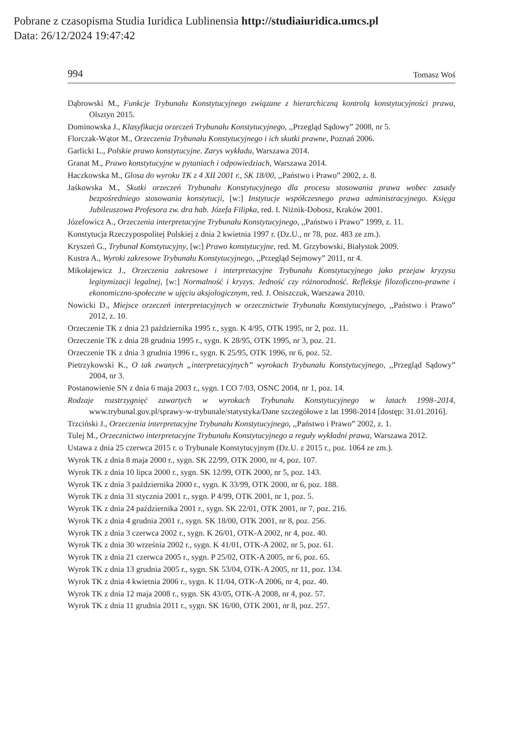Pobrane z czasopisma Studia Iuridica Lublinensia http://studiaiuridica.umcs.pl
Data: 26/12/2024 19:47:42
994 Tomasz Woś
Dąbrowski M., Funkcje Trybunału Konstytucyjnego związane z hierarchiczną kontrolą konstytucyjności prawa, Olsztyn 2015.
Dominowska J., Klasyfikacja orzeczeń Trybunału Konstytucyjnego, ,,Przegląd Sądowy” 2008, nr 5.
Florczak-Wątor M., Orzeczenia Trybunału Konstytucyjnego i ich skutki prawne, Poznań 2006.
Garlicki L., Polskie prawo konstytucyjne. Zarys wykładu, Warszawa 2014.
Granat M., Prawo konstytucyjne w pytaniach i odpowiedziach, Warszawa 2014.
Haczkowska M., Glosa do wyroku TK z 4 XII 2001 r., SK 18/00, ,,Państwo i Prawo” 2002, z. 8.
Jaśkowska M., Skutki orzeczeń Trybunału Konstytucyjnego dla procesu stosowania prawa wobec zasady bezpośredniego stosowania konstytucji, [w:] Instytucje współczesnego prawa administracyjnego. Księga Jubileuszowa Profesora zw. dra hab. Józefa Filipka, red. I. Niżnik-Dobosz, Kraków 2001.
Józefowicz A., Orzeczenia interpretacyjne Trybunału Konstytucyjnego, ,,Państwo i Prawo” 1999, z. 11.
Konstytucja Rzeczypospolitej Polskiej z dnia 2 kwietnia 1997 r. (Dz.U., nr 78, poz. 483 ze zm.).
Kryszeń G., Trybunał Konstytucyjny, [w:] Prawo konstytucyjne, red. M. Grzybowski, Białystok 2009.
Kustra A., Wyroki zakresowe Trybunału Konstytucyjnego, ,,Przegląd Sejmowy” 2011, nr 4.
Mikołajewicz J., Orzeczenia zakresowe i interpretacyjne Trybunału Konstytucyjnego jako przejaw kryzysu legitymizacji legalnej, [w:] Normalność i kryzys. Jedność czy różnorodność. Refleksje filozoficzno-prawne i ekonomiczno-społeczne w ujęciu aksjologicznym, red. J. Oniszczuk, Warszawa 2010.
Nowicki D., Miejsce orzeczeń interpretacyjnych w orzecznictwie Trybunału Konstytucyjnego, ,,Państwo i Prawo” 2012, z. 10.
Orzeczenie TK z dnia 23 października 1995 r., sygn. K 4/95, OTK 1995, nr 2, poz. 11.
Orzeczenie TK z dnia 28 grudnia 1995 r., sygn. K 28/95, OTK 1995, nr 3, poz. 21.
Orzeczenie TK z dnia 3 grudnia 1996 r., sygn. K 25/95, OTK 1996, nr 6, poz. 52.
Pietrzykowski K., O tak zwanych „interpretacyjnych” wyrokach Trybunału Konstytucyjnego, ,,Przegląd Sądowy” 2004, nr 3.
Postanowienie SN z dnia 6 maja 2003 r., sygn. I CO 7/03, OSNC 2004, nr 1, poz. 14.
Rodzaje rozstrzygnięć zawartych w wyrokach Trybunału Konstytucyjnego w latach 1998–2014, www.trybunal.gov.pl/sprawy-w-trybunale/statystyka/Dane szczegółowe z lat 1998-2014 [dostęp: 31.01.2016].
Trzciński J., Orzeczenia interpretacyjne Trybunału Konstytucyjnego, ,,Państwo i Prawo” 2002, z. 1.
Tulej M., Orzecznictwo interpretacyjne Trybunału Konstytucyjnego a reguły wykładni prawa, Warszawa 2012.
Ustawa z dnia 25 czerwca 2015 r. o Trybunale Konstytucyjnym (Dz.U. z 2015 r., poz. 1064 ze zm.).
Wyrok TK z dnia 8 maja 2000 r., sygn. SK 22/99, OTK 2000, nr 4, poz. 107.
Wyrok TK z dnia 10 lipca 2000 r., sygn. SK 12/99, OTK 2000, nr 5, poz. 143.
Wyrok TK z dnia 3 października 2000 r., sygn. K 33/99, OTK 2000, nr 6, poz. 188.
Wyrok TK z dnia 31 stycznia 2001 r., sygn. P 4/99, OTK 2001, nr 1, poz. 5.
Wyrok TK z dnia 24 października 2001 r., sygn. SK 22/01, OTK 2001, nr 7, poz. 216.
Wyrok TK z dnia 4 grudnia 2001 r., sygn. SK 18/00, OTK 2001, nr 8, poz. 256.
Wyrok TK z dnia 3 czerwca 2002 r., sygn. K 26/01, OTK-A 2002, nr 4, poz. 40.
Wyrok TK z dnia 30 września 2002 r., sygn. K 41/01, OTK-A 2002, nr 5, poz. 61.
Wyrok TK z dnia 21 czerwca 2005 r., sygn. P 25/02, OTK-A 2005, nr 6, poz. 65.
Wyrok TK z dnia 13 grudnia 2005 r., sygn. SK 53/04, OTK-A 2005, nr 11, poz. 134.
Wyrok TK z dnia 4 kwietnia 2006 r., sygn. K 11/04, OTK-A 2006, nr 4, poz. 40.
Wyrok TK z dnia 12 maja 2008 r., sygn. SK 43/05, OTK-A 2008, nr 4, poz. 57.
Wyrok TK z dnia 11 grudnia 2011 r., sygn. SK 16/00, OTK 2001, nr 8, poz. 257.